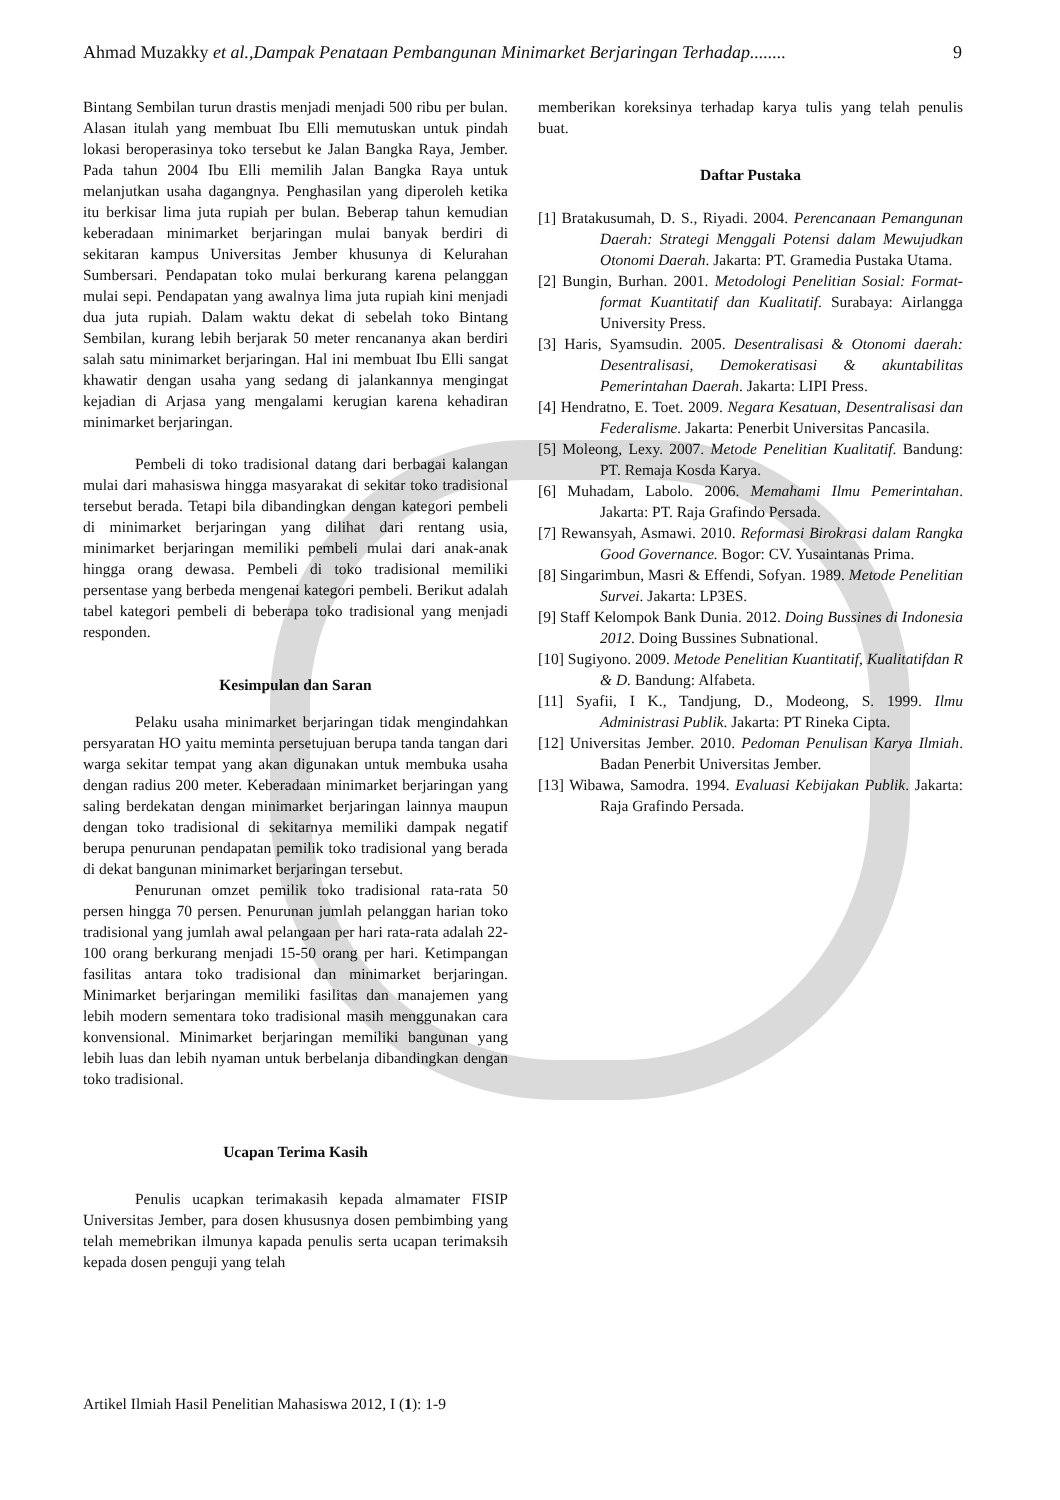Ahmad Muzakky et al.,Dampak Penataan Pembangunan Minimarket Berjaringan Terhadap........ 9
Bintang Sembilan turun drastis menjadi menjadi 500 ribu per bulan. Alasan itulah yang membuat Ibu Elli memutuskan untuk pindah lokasi beroperasinya toko tersebut ke Jalan Bangka Raya, Jember. Pada tahun 2004 Ibu Elli memilih Jalan Bangka Raya untuk melanjutkan usaha dagangnya. Penghasilan yang diperoleh ketika itu berkisar lima juta rupiah per bulan. Beberap tahun kemudian keberadaan minimarket berjaringan mulai banyak berdiri di sekitaran kampus Universitas Jember khusunya di Kelurahan Sumbersari. Pendapatan toko mulai berkurang karena pelanggan mulai sepi. Pendapatan yang awalnya lima juta rupiah kini menjadi dua juta rupiah. Dalam waktu dekat di sebelah toko Bintang Sembilan, kurang lebih berjarak 50 meter rencananya akan berdiri salah satu minimarket berjaringan. Hal ini membuat Ibu Elli sangat khawatir dengan usaha yang sedang di jalankannya mengingat kejadian di Arjasa yang mengalami kerugian karena kehadiran minimarket berjaringan.
Pembeli di toko tradisional datang dari berbagai kalangan mulai dari mahasiswa hingga masyarakat di sekitar toko tradisional tersebut berada. Tetapi bila dibandingkan dengan kategori pembeli di minimarket berjaringan yang dilihat dari rentang usia, minimarket berjaringan memiliki pembeli mulai dari anak-anak hingga orang dewasa. Pembeli di toko tradisional memiliki persentase yang berbeda mengenai kategori pembeli. Berikut adalah tabel kategori pembeli di beberapa toko tradisional yang menjadi responden.
Kesimpulan dan Saran
Pelaku usaha minimarket berjaringan tidak mengindahkan persyaratan HO yaitu meminta persetujuan berupa tanda tangan dari warga sekitar tempat yang akan digunakan untuk membuka usaha dengan radius 200 meter. Keberadaan minimarket berjaringan yang saling berdekatan dengan minimarket berjaringan lainnya maupun dengan toko tradisional di sekitarnya memiliki dampak negatif berupa penurunan pendapatan pemilik toko tradisional yang berada di dekat bangunan minimarket berjaringan tersebut.
Penurunan omzet pemilik toko tradisional rata-rata 50 persen hingga 70 persen. Penurunan jumlah pelanggan harian toko tradisional yang jumlah awal pelangaan per hari rata-rata adalah 22-100 orang berkurang menjadi 15-50 orang per hari. Ketimpangan fasilitas antara toko tradisional dan minimarket berjaringan. Minimarket berjaringan memiliki fasilitas dan manajemen yang lebih modern sementara toko tradisional masih menggunakan cara konvensional. Minimarket berjaringan memiliki bangunan yang lebih luas dan lebih nyaman untuk berbelanja dibandingkan dengan toko tradisional.
Ucapan Terima Kasih
Penulis ucapkan terimakasih kepada almamater FISIP Universitas Jember, para dosen khususnya dosen pembimbing yang telah memebrikan ilmunya kapada penulis serta ucapan terimaksih kepada dosen penguji yang telah
memberikan koreksinya terhadap karya tulis yang telah penulis buat.
Daftar Pustaka
[1] Bratakusumah, D. S., Riyadi. 2004. Perencanaan Pemangunan Daerah: Strategi Menggali Potensi dalam Mewujudkan Otonomi Daerah. Jakarta: PT. Gramedia Pustaka Utama.
[2] Bungin, Burhan. 2001. Metodologi Penelitian Sosial: Format-format Kuantitatif dan Kualitatif. Surabaya: Airlangga University Press.
[3] Haris, Syamsudin. 2005. Desentralisasi & Otonomi daerah: Desentralisasi, Demokeratisasi & akuntabilitas Pemerintahan Daerah. Jakarta: LIPI Press.
[4] Hendratno, E. Toet. 2009. Negara Kesatuan, Desentralisasi dan Federalisme. Jakarta: Penerbit Universitas Pancasila.
[5] Moleong, Lexy. 2007. Metode Penelitian Kualitatif. Bandung: PT. Remaja Kosda Karya.
[6] Muhadam, Labolo. 2006. Memahami Ilmu Pemerintahan. Jakarta: PT. Raja Grafindo Persada.
[7] Rewansyah, Asmawi. 2010. Reformasi Birokrasi dalam Rangka Good Governance. Bogor: CV. Yusaintanas Prima.
[8] Singarimbun, Masri & Effendi, Sofyan. 1989. Metode Penelitian Survei. Jakarta: LP3ES.
[9] Staff Kelompok Bank Dunia. 2012. Doing Bussines di Indonesia 2012. Doing Bussines Subnational.
[10] Sugiyono. 2009. Metode Penelitian Kuantitatif, Kualitatifdan R & D. Bandung: Alfabeta.
[11] Syafii, I K., Tandjung, D., Modeong, S. 1999. Ilmu Administrasi Publik. Jakarta: PT Rineka Cipta.
[12] Universitas Jember. 2010. Pedoman Penulisan Karya Ilmiah. Badan Penerbit Universitas Jember.
[13] Wibawa, Samodra. 1994. Evaluasi Kebijakan Publik. Jakarta: Raja Grafindo Persada.
Artikel Ilmiah Hasil Penelitian Mahasiswa 2012, I (1): 1-9